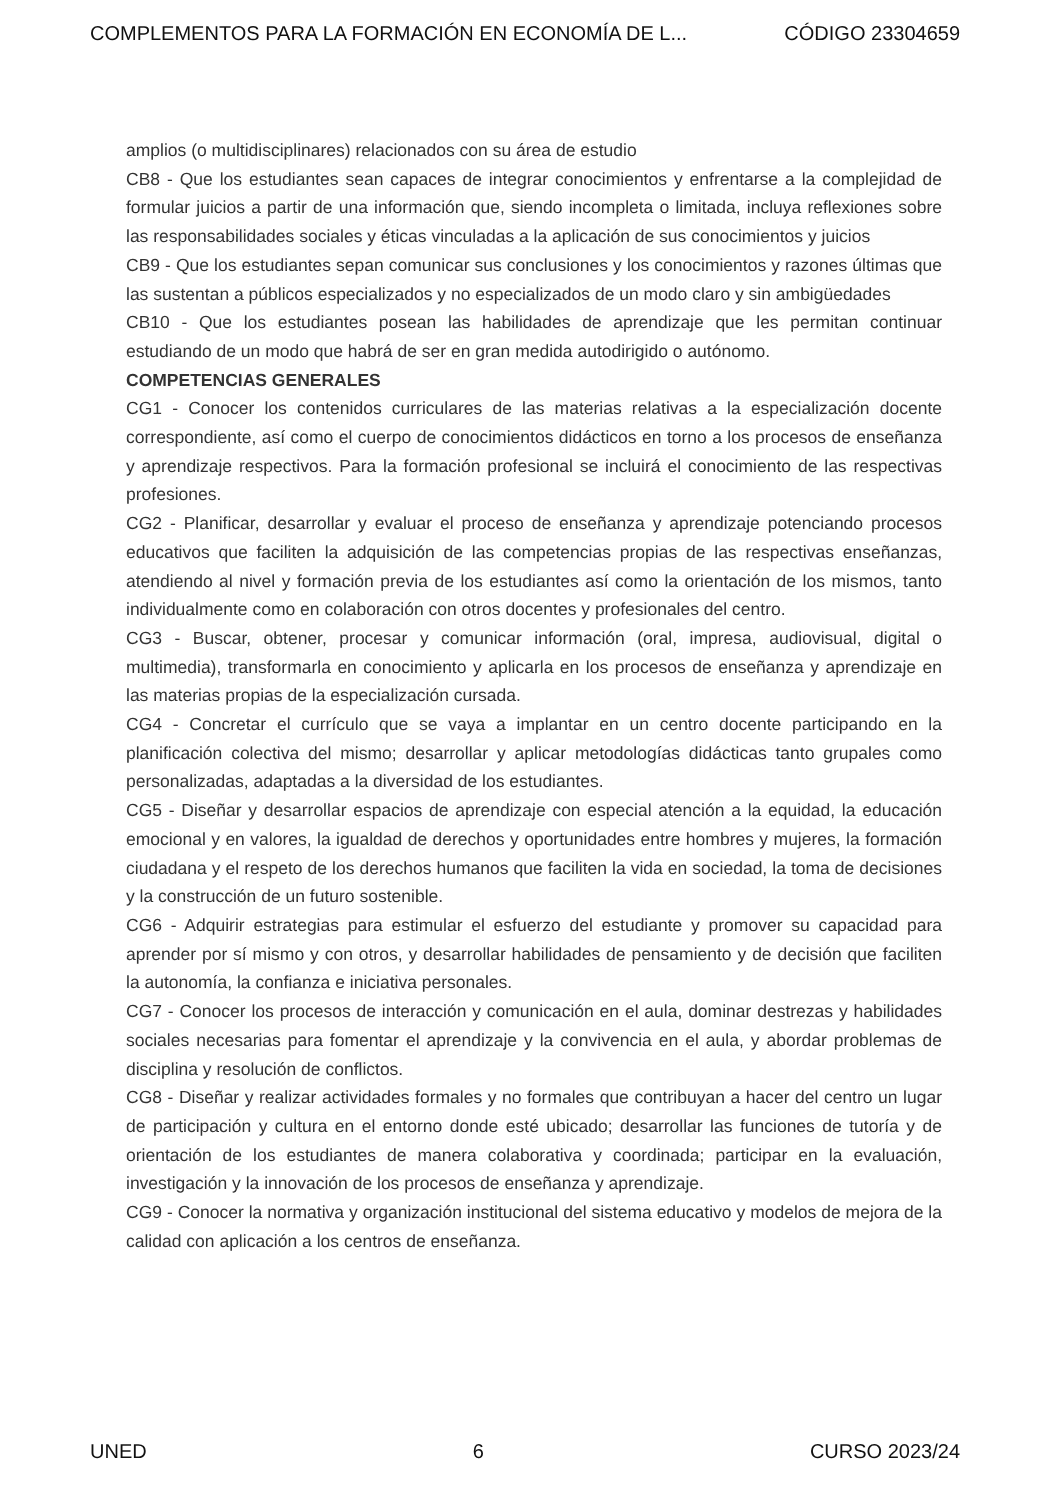COMPLEMENTOS PARA LA FORMACIÓN EN ECONOMÍA DE L... CÓDIGO 23304659
amplios (o multidisciplinares) relacionados con su área de estudio
CB8 - Que los estudiantes sean capaces de integrar conocimientos y enfrentarse a la complejidad de formular juicios a partir de una información que, siendo incompleta o limitada, incluya reflexiones sobre las responsabilidades sociales y éticas vinculadas a la aplicación de sus conocimientos y juicios
CB9 - Que los estudiantes sepan comunicar sus conclusiones y los conocimientos y razones últimas que las sustentan a públicos especializados y no especializados de un modo claro y sin ambigüedades
CB10 - Que los estudiantes posean las habilidades de aprendizaje que les permitan continuar estudiando de un modo que habrá de ser en gran medida autodirigido o autónomo.
COMPETENCIAS GENERALES
CG1 - Conocer los contenidos curriculares de las materias relativas a la especialización docente correspondiente, así como el cuerpo de conocimientos didácticos en torno a los procesos de enseñanza y aprendizaje respectivos. Para la formación profesional se incluirá el conocimiento de las respectivas profesiones.
CG2 - Planificar, desarrollar y evaluar el proceso de enseñanza y aprendizaje potenciando procesos educativos que faciliten la adquisición de las competencias propias de las respectivas enseñanzas, atendiendo al nivel y formación previa de los estudiantes así como la orientación de los mismos, tanto individualmente como en colaboración con otros docentes y profesionales del centro.
CG3 - Buscar, obtener, procesar y comunicar información (oral, impresa, audiovisual, digital o multimedia), transformarla en conocimiento y aplicarla en los procesos de enseñanza y aprendizaje en las materias propias de la especialización cursada.
CG4 - Concretar el currículo que se vaya a implantar en un centro docente participando en la planificación colectiva del mismo; desarrollar y aplicar metodologías didácticas tanto grupales como personalizadas, adaptadas a la diversidad de los estudiantes.
CG5 - Diseñar y desarrollar espacios de aprendizaje con especial atención a la equidad, la educación emocional y en valores, la igualdad de derechos y oportunidades entre hombres y mujeres, la formación ciudadana y el respeto de los derechos humanos que faciliten la vida en sociedad, la toma de decisiones y la construcción de un futuro sostenible.
CG6 - Adquirir estrategias para estimular el esfuerzo del estudiante y promover su capacidad para aprender por sí mismo y con otros, y desarrollar habilidades de pensamiento y de decisión que faciliten la autonomía, la confianza e iniciativa personales.
CG7 - Conocer los procesos de interacción y comunicación en el aula, dominar destrezas y habilidades sociales necesarias para fomentar el aprendizaje y la convivencia en el aula, y abordar problemas de disciplina y resolución de conflictos.
CG8 - Diseñar y realizar actividades formales y no formales que contribuyan a hacer del centro un lugar de participación y cultura en el entorno donde esté ubicado; desarrollar las funciones de tutoría y de orientación de los estudiantes de manera colaborativa y coordinada; participar en la evaluación, investigación y la innovación de los procesos de enseñanza y aprendizaje.
CG9 - Conocer la normativa y organización institucional del sistema educativo y modelos de mejora de la calidad con aplicación a los centros de enseñanza.
UNED 6 CURSO 2023/24